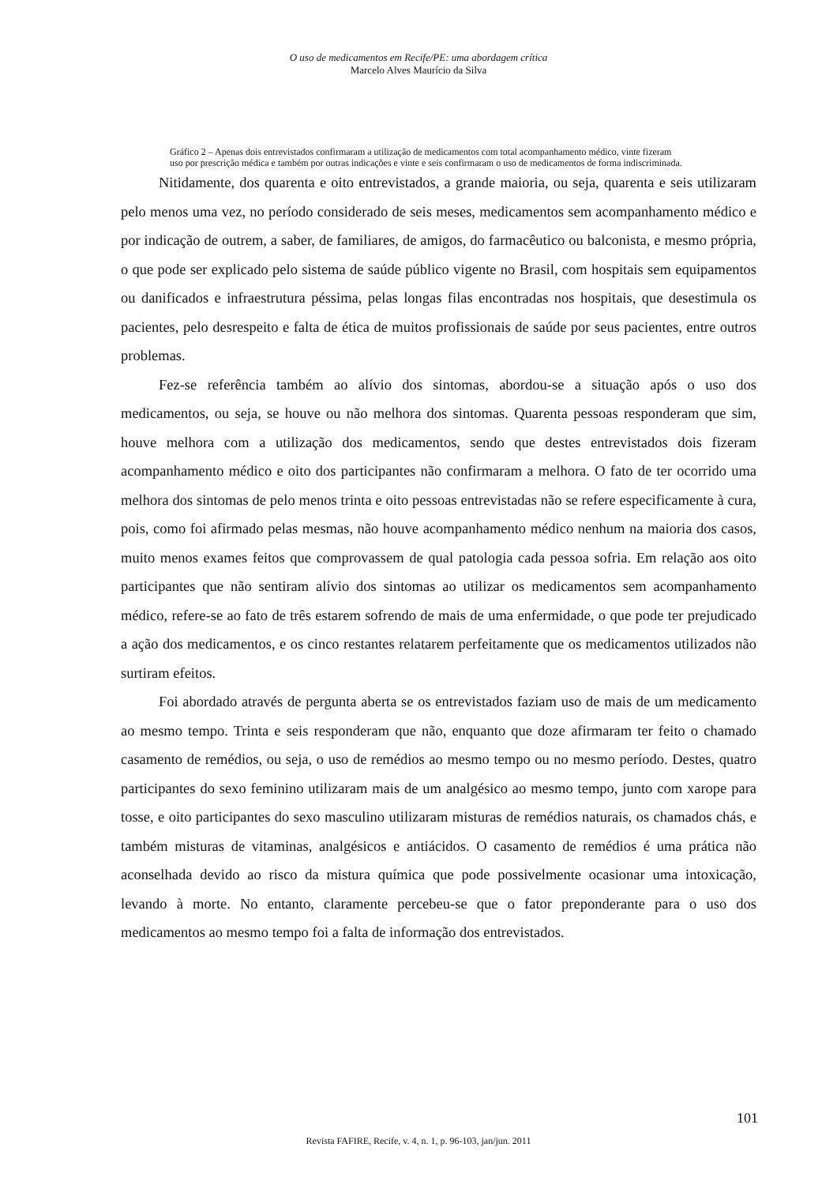O uso de medicamentos em Recife/PE: uma abordagem crítica
Marcelo Alves Maurício da Silva
Gráfico 2 – Apenas dois entrevistados confirmaram a utilização de medicamentos com total acompanhamento médico, vinte fizeram uso por prescrição médica e também por outras indicações e vinte e seis confirmaram o uso de medicamentos de forma indiscriminada.
Nitidamente, dos quarenta e oito entrevistados, a grande maioria, ou seja, quarenta e seis utilizaram pelo menos uma vez, no período considerado de seis meses, medicamentos sem acompanhamento médico e por indicação de outrem, a saber, de familiares, de amigos, do farmacêutico ou balconista, e mesmo própria, o que pode ser explicado pelo sistema de saúde público vigente no Brasil, com hospitais sem equipamentos ou danificados e infraestrutura péssima, pelas longas filas encontradas nos hospitais, que desestimula os pacientes, pelo desrespeito e falta de ética de muitos profissionais de saúde por seus pacientes, entre outros problemas.
Fez-se referência também ao alívio dos sintomas, abordou-se a situação após o uso dos medicamentos, ou seja, se houve ou não melhora dos sintomas. Quarenta pessoas responderam que sim, houve melhora com a utilização dos medicamentos, sendo que destes entrevistados dois fizeram acompanhamento médico e oito dos participantes não confirmaram a melhora. O fato de ter ocorrido uma melhora dos sintomas de pelo menos trinta e oito pessoas entrevistadas não se refere especificamente à cura, pois, como foi afirmado pelas mesmas, não houve acompanhamento médico nenhum na maioria dos casos, muito menos exames feitos que comprovassem de qual patologia cada pessoa sofria. Em relação aos oito participantes que não sentiram alívio dos sintomas ao utilizar os medicamentos sem acompanhamento médico, refere-se ao fato de três estarem sofrendo de mais de uma enfermidade, o que pode ter prejudicado a ação dos medicamentos, e os cinco restantes relatarem perfeitamente que os medicamentos utilizados não surtiram efeitos.
Foi abordado através de pergunta aberta se os entrevistados faziam uso de mais de um medicamento ao mesmo tempo. Trinta e seis responderam que não, enquanto que doze afirmaram ter feito o chamado casamento de remédios, ou seja, o uso de remédios ao mesmo tempo ou no mesmo período. Destes, quatro participantes do sexo feminino utilizaram mais de um analgésico ao mesmo tempo, junto com xarope para tosse, e oito participantes do sexo masculino utilizaram misturas de remédios naturais, os chamados chás, e também misturas de vitaminas, analgésicos e antiácidos. O casamento de remédios é uma prática não aconselhada devido ao risco da mistura química que pode possivelmente ocasionar uma intoxicação, levando à morte. No entanto, claramente percebeu-se que o fator preponderante para o uso dos medicamentos ao mesmo tempo foi a falta de informação dos entrevistados.
101
Revista FAFIRE, Recife, v. 4, n. 1, p. 96-103, jan/jun. 2011